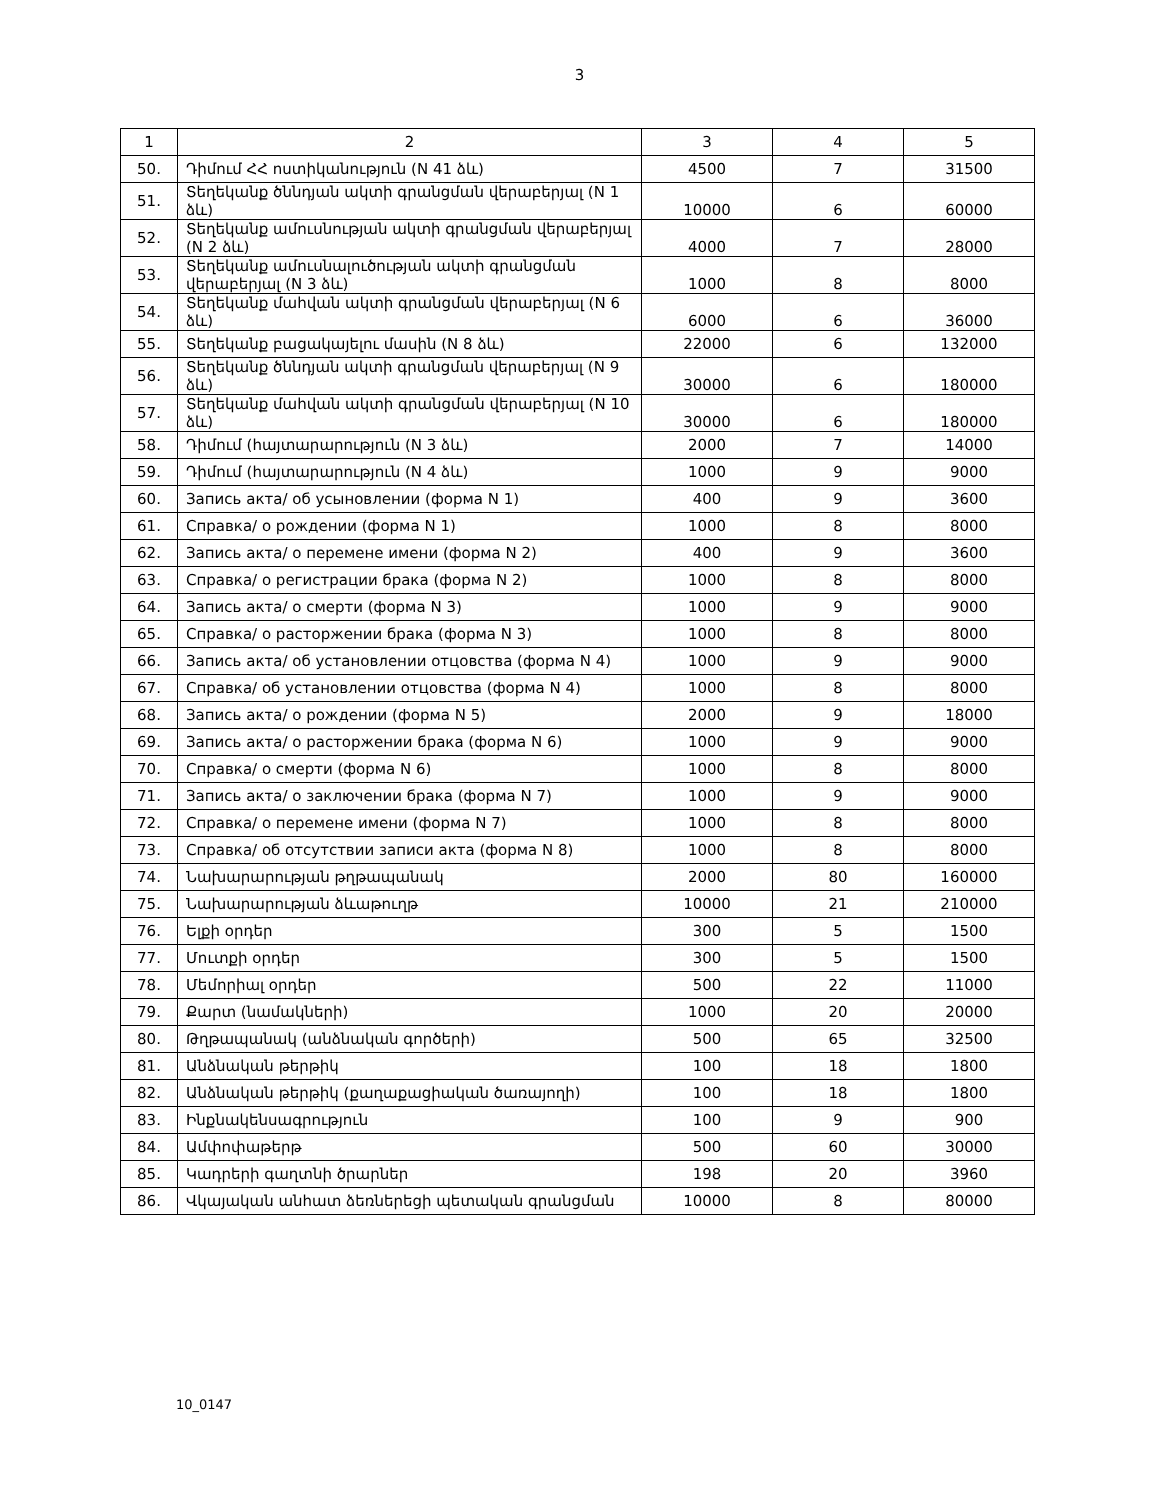3
| 1 | 2 | 3 | 4 | 5 |
| 50. | Դիմում ՀՀ ոստիկանություն (N 41 ձև) | 4500 | 7 | 31500 |
| 51. | Տեղեկանք ծննդյան ակտի գրանցման վերաբերյալ (N 1 ձև) | 10000 | 6 | 60000 |
| 52. | Տեղեկանք ամուսնության ակտի գրանցման վերաբերյալ (N 2 ձև) | 4000 | 7 | 28000 |
| 53. | Տեղեկանք ամուսնալուծության ակտի գրանցման վերաբերյալ (N 3 ձև) | 1000 | 8 | 8000 |
| 54. | Տեղեկանք մահվան ակտի գրանցման վերաբերյալ (N 6 ձև) | 6000 | 6 | 36000 |
| 55. | Տեղեկանք բացակայելու մասին (N 8 ձև) | 22000 | 6 | 132000 |
| 56. | Տեղեկանք ծննդյան ակտի գրանցման վերաբերյալ (N 9 ձև) | 30000 | 6 | 180000 |
| 57. | Տեղեկանք մահվան ակտի գրանցման վերաբերյալ (N 10 ձև) | 30000 | 6 | 180000 |
| 58. | Դիմում (հայտարարություն (N 3 ձև) | 2000 | 7 | 14000 |
| 59. | Դիմում (հայտարարություն (N 4 ձև) | 1000 | 9 | 9000 |
| 60. | Запись акта/ об усыновлении (форма N 1) | 400 | 9 | 3600 |
| 61. | Справка/ о рождении (форма N 1) | 1000 | 8 | 8000 |
| 62. | Запись акта/ о перемене имени (форма N 2) | 400 | 9 | 3600 |
| 63. | Справка/ о регистрации брака (форма N 2) | 1000 | 8 | 8000 |
| 64. | Запись акта/ о смерти (форма N 3) | 1000 | 9 | 9000 |
| 65. | Справка/ о расторжении брака (форма N 3) | 1000 | 8 | 8000 |
| 66. | Запись акта/ об установлении отцовства (форма N 4) | 1000 | 9 | 9000 |
| 67. | Справка/ об установлении отцовства (форма N 4) | 1000 | 8 | 8000 |
| 68. | Запись акта/ о рождении (форма N 5) | 2000 | 9 | 18000 |
| 69. | Запись акта/ о расторжении брака (форма N 6) | 1000 | 9 | 9000 |
| 70. | Справка/ о смерти (форма N 6) | 1000 | 8 | 8000 |
| 71. | Запись акта/ о заключении брака (форма N 7) | 1000 | 9 | 9000 |
| 72. | Справка/ о перемене имени (форма N 7) | 1000 | 8 | 8000 |
| 73. | Справка/ об отсутствии записи акта (форма N 8) | 1000 | 8 | 8000 |
| 74. | Նախարարության թղթապանակ | 2000 | 80 | 160000 |
| 75. | Նախարարության ձևաթուղթ | 10000 | 21 | 210000 |
| 76. | Ելքի օրդեր | 300 | 5 | 1500 |
| 77. | Մուտքի օրդեր | 300 | 5 | 1500 |
| 78. | Մեմորիալ օրդեր | 500 | 22 | 11000 |
| 79. | Քարտ (նամակների) | 1000 | 20 | 20000 |
| 80. | Թղթապանակ (անձնական գործերի) | 500 | 65 | 32500 |
| 81. | Անձնական թերթիկ | 100 | 18 | 1800 |
| 82. | Անձնական թերթիկ (քաղաքացիական ծառայողի) | 100 | 18 | 1800 |
| 83. | Ինքնակենսագրություն | 100 | 9 | 900 |
| 84. | Ամփոփաթերթ | 500 | 60 | 30000 |
| 85. | Կադրերի գաղտնի ծրարներ | 198 | 20 | 3960 |
| 86. | Վկայական անհատ ձեռներեցի պետական գրանցման | 10000 | 8 | 80000 |
10_0147